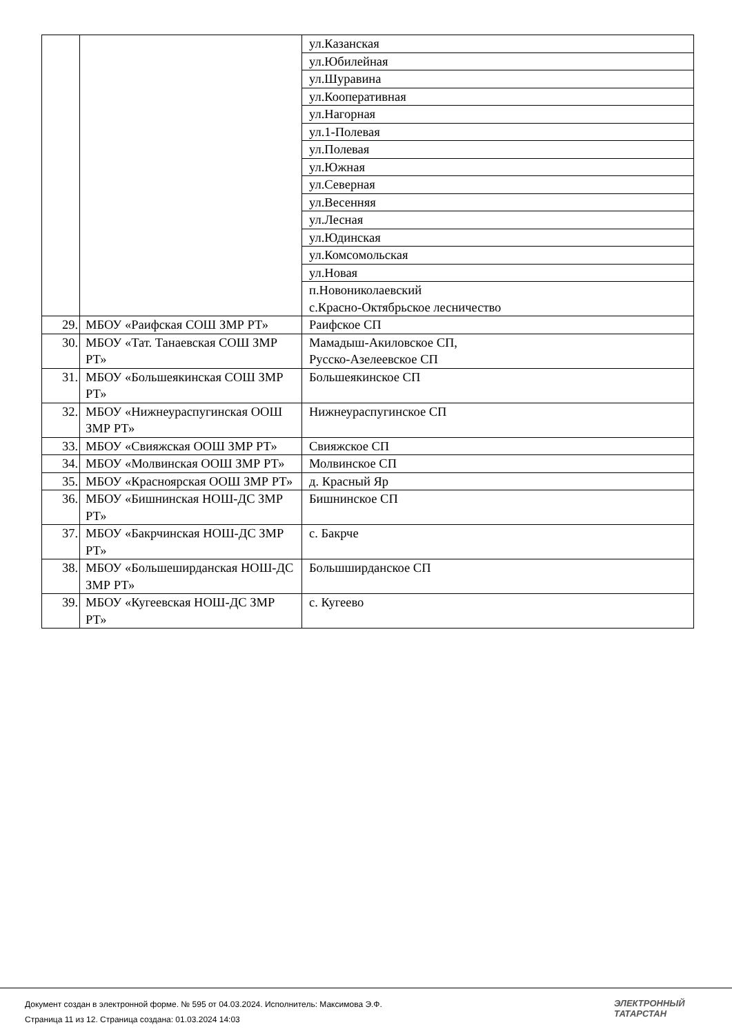| | | ул.Казанская |
| | | ул.Юбилейная |
| | | ул.Шуравина |
| | | ул.Кооперативная |
| | | ул.Нагорная |
| | | ул.1-Полевая |
| | | ул.Полевая |
| | | ул.Южная |
| | | ул.Северная |
| | | ул.Весенняя |
| | | ул.Лесная |
| | | ул.Юдинская |
| | | ул.Комсомольская |
| | | ул.Новая |
| | | п.Новониколаевский с.Красно-Октябрьское лесничество |
| 29. | МБОУ «Раифская СОШ ЗМР РТ» | Раифское СП |
| 30. | МБОУ «Тат. Танаевская СОШ ЗМР РТ» | Мамадыш-Акиловское СП, Русско-Азелеевское СП |
| 31. | МБОУ «Большеякинская СОШ ЗМР РТ» | Большеякинское СП |
| 32. | МБОУ «Нижнеураспугинская ООШ ЗМР РТ» | Нижнеураспугинское СП |
| 33. | МБОУ «Свияжская ООШ ЗМР РТ» | Свияжское СП |
| 34. | МБОУ «Молвинская ООШ ЗМР РТ» | Молвинское СП |
| 35. | МБОУ «Красноярская ООШ ЗМР РТ» | д. Красный Яр |
| 36. | МБОУ «Бишнинская НОШ-ДС ЗМР РТ» | Бишнинское СП |
| 37. | МБОУ «Бакрчинская НОШ-ДС ЗМР РТ» | с. Бакрче |
| 38. | МБОУ «Большеширданская НОШ-ДС ЗМР РТ» | Большширданское СП |
| 39. | МБОУ «Кугеевская НОШ-ДС ЗМР РТ» | с. Кугеево |
Документ создан в электронной форме. № 595 от 04.03.2024. Исполнитель: Максимова Э.Ф.
Страница 11 из 12. Страница создана: 01.03.2024 14:03
ЭЛЕКТРОННЫЙ
ТАТАРСТАН